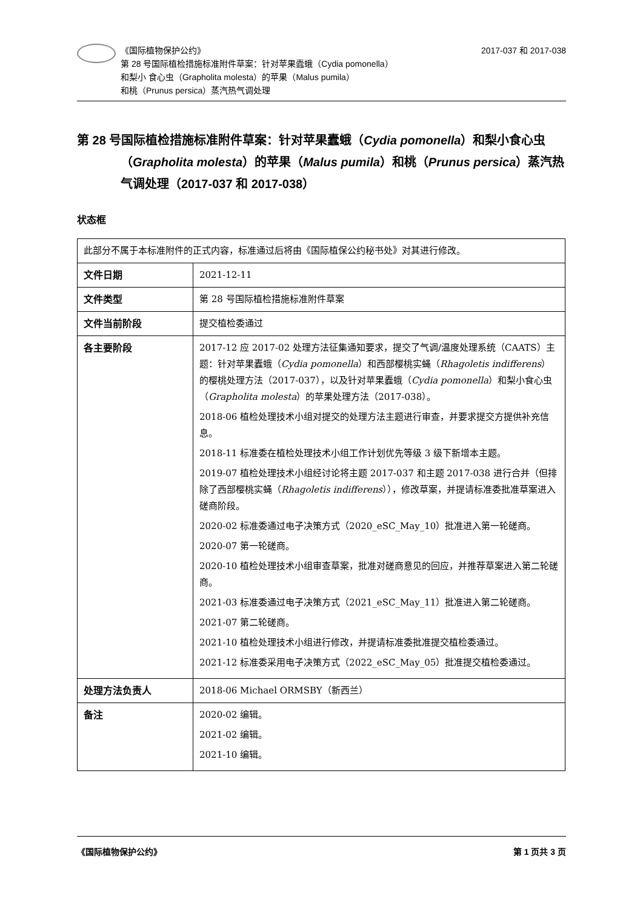《国际植物保护公约》
第 28 号国际植检措施标准附件草案：针对苹果蠹蛾（Cydia pomonella）
和梨小 食心虫（Grapholita molesta）的苹果（Malus pumila）
和桃（Prunus persica）蒸汽热气调处理
2017-037 和 2017-038
第 28 号国际植检措施标准附件草案：针对苹果蠹蛾（Cydia pomonella）和梨小食心虫（Grapholita molesta）的苹果（Malus pumila）和桃（Prunus persica）蒸汽热气调处理（2017-037 和 2017-038）
状态框
| 此部分不属于本标准附件的正式内容，标准通过后将由《国际植保公约秘书处》对其进行修改。 | |
| 文件日期 | 2021-12-11 |
| 文件类型 | 第 28 号国际植检措施标准附件草案 |
| 文件当前阶段 | 提交植检委通过 |
| 各主要阶段 | 2017-12 应 2017-02 处理方法征集通知要求，提交了气调/温度处理系统（CAATS）主题：针对苹果蠹蛾（ Cydia pomonella ）和西部樱桃实蝇（ Rhagoletis indifferens ）的樱桃处理方法（2017-037），以及针对苹果蠹蛾（ Cydia pomonella ）和梨小食心虫（ Grapholita molesta ）的苹果处理方法（2017-038）。 2018-06 植检处理技术小组对提交的处理方法主题进行审查，并要求提交方提供补充信息。 2018-11 标准委在植检处理技术小组工作计划优先等级 3 级下新增本主题。 2019-07 植检处理技术小组经讨论将主题 2017-037 和主题 2017-038 进行合并（但排除了西部樱桃实蝇（ Rhagoletis indifferens ）），修改草案，并提请标准委批准草案进入磋商阶段。 2020-02 标准委通过电子决策方式（2020_eSC_May_10）批准进入第一轮磋商。 2020-07 第一轮磋商。 2020-10 植检处理技术小组审查草案，批准对磋商意见的回应，并推荐草案进入第二轮磋商。 2021-03 标准委通过电子决策方式（2021_eSC_May_11）批准进入第二轮磋商。 2021-07 第二轮磋商。 2021-10 植检处理技术小组进行修改，并提请标准委批准提交植检委通过。 2021-12 标准委采用电子决策方式（2022_eSC_May_05）批准提交植检委通过。 |
| 处理方法负责人 | 2018-06 Michael ORMSBY（新西兰） |
| 备注 | 2020-02 编辑。 2021-02 编辑。 2021-10 编辑。 |
《国际植物保护公约》 第 1 页共 3 页